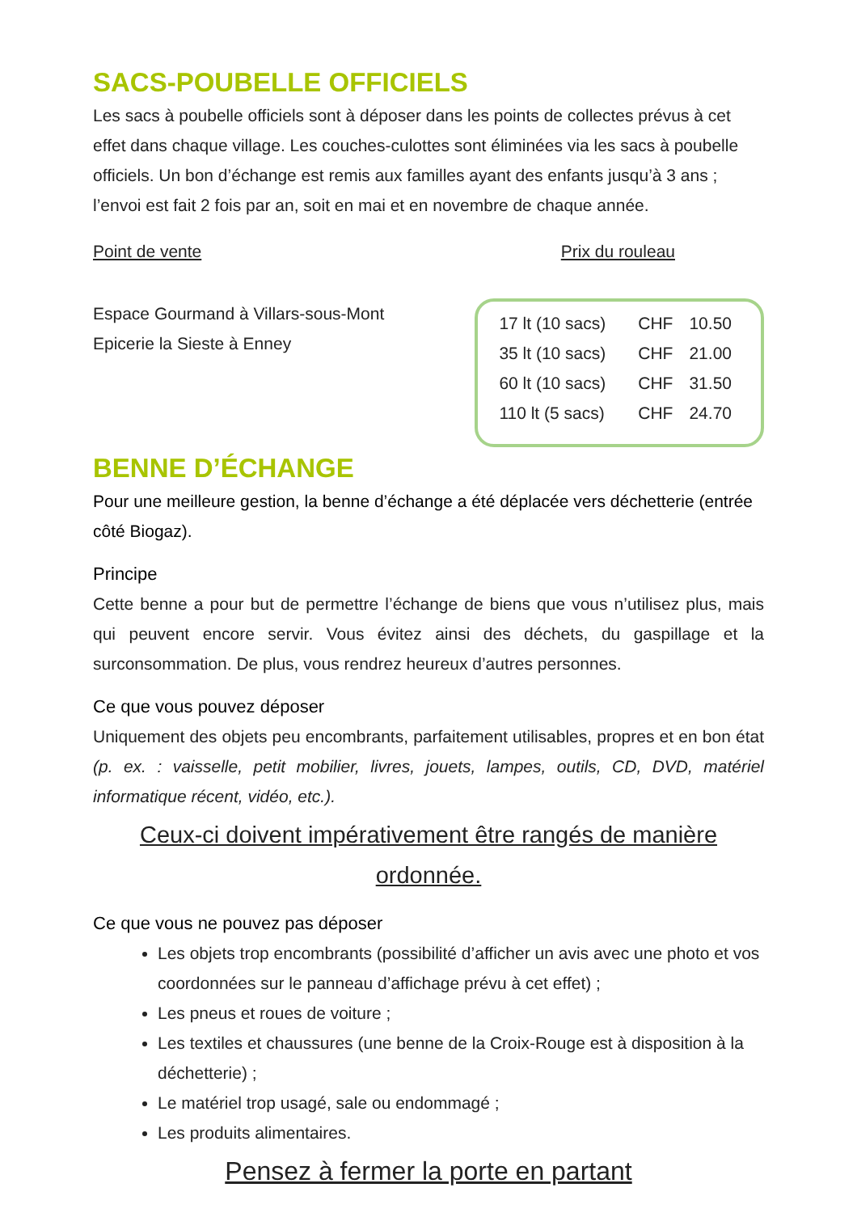SACS-POUBELLE OFFICIELS
Les sacs à poubelle officiels sont à déposer dans les points de collectes prévus à cet effet dans chaque village. Les couches-culottes sont éliminées via les sacs à poubelle officiels. Un bon d’échange est remis aux familles ayant des enfants jusqu’à 3 ans ; l’envoi est fait 2 fois par an, soit en mai et en novembre de chaque année.
Point de vente Prix du rouleau
Espace Gourmand à Villars-sous-Mont
Epicerie la Sieste à Enney
| 17 lt (10 sacs) | CHF | 10.50 |
| 35 lt (10 sacs) | CHF | 21.00 |
| 60 lt (10 sacs) | CHF | 31.50 |
| 110 lt (5 sacs) | CHF | 24.70 |
BENNE D’ÉCHANGE
Pour une meilleure gestion, la benne d’échange a été déplacée vers déchetterie (entrée côté Biogaz).
Principe
Cette benne a pour but de permettre l’échange de biens que vous n’utilisez plus, mais qui peuvent encore servir. Vous évitez ainsi des déchets, du gaspillage et la surconsommation. De plus, vous rendrez heureux d’autres personnes.
Ce que vous pouvez déposer
Uniquement des objets peu encombrants, parfaitement utilisables, propres et en bon état (p. ex. : vaisselle, petit mobilier, livres, jouets, lampes, outils, CD, DVD, matériel informatique récent, vidéo, etc.).
Ceux-ci doivent impérativement être rangés de manière ordonnée.
Ce que vous ne pouvez pas déposer
Les objets trop encombrants (possibilité d’afficher un avis avec une photo et vos coordonnées sur le panneau d’affichage prévu à cet effet) ;
Les pneus et roues de voiture ;
Les textiles et chaussures (une benne de la Croix-Rouge est à disposition à la déchetterie) ;
Le matériel trop usagé, sale ou endommagé ;
Les produits alimentaires.
Pensez à fermer la porte en partant